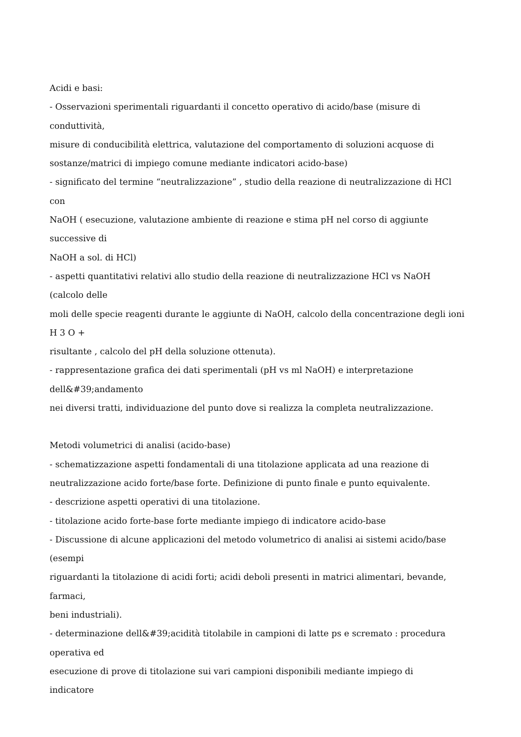Acidi e basi:
- Osservazioni sperimentali riguardanti il concetto operativo di acido/base (misure di
conduttività,
misure di conducibilità elettrica, valutazione del comportamento di soluzioni acquose di
sostanze/matrici di impiego comune mediante indicatori acido-base)
- significato del termine “neutralizzazione” , studio della reazione di neutralizzazione di HCl
con
NaOH ( esecuzione, valutazione ambiente di reazione e stima pH nel corso di aggiunte
successive di
NaOH a sol. di HCl)
- aspetti quantitativi relativi allo studio della reazione di neutralizzazione HCl vs NaOH
(calcolo delle
moli delle specie reagenti durante le aggiunte di NaOH, calcolo della concentrazione degli ioni
H 3 O +
risultante , calcolo del pH della soluzione ottenuta).
- rappresentazione grafica dei dati sperimentali (pH vs ml NaOH) e interpretazione
dell&#39;andamento
nei diversi tratti, individuazione del punto dove si realizza la completa neutralizzazione.
Metodi volumetrici di analisi (acido-base)
- schematizzazione aspetti fondamentali di una titolazione applicata ad una reazione di
neutralizzazione acido forte/base forte. Definizione di punto finale e punto equivalente.
- descrizione aspetti operativi di una titolazione.
- titolazione acido forte-base forte mediante impiego di indicatore acido-base
- Discussione di alcune applicazioni del metodo volumetrico di analisi ai sistemi acido/base
(esempi
riguardanti la titolazione di acidi forti; acidi deboli presenti in matrici alimentari, bevande,
farmaci,
beni industriali).
- determinazione dell&#39;acidità titolabile in campioni di latte ps e scremato : procedura
operativa ed
esecuzione di prove di titolazione sui vari campioni disponibili mediante impiego di
indicatore